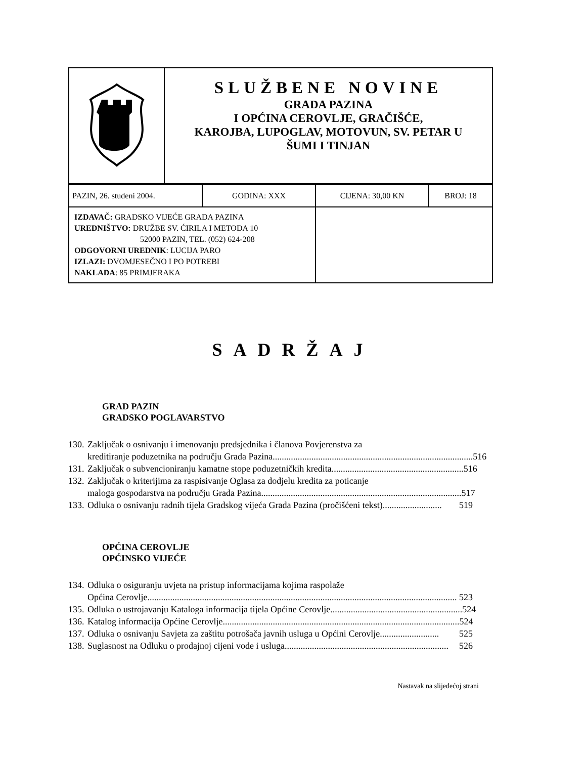| | SLUŽBENE NOVINE GRADA PAZINA I OPĆINA CEROVLJE, GRAČIŠĆE, KAROJBA, LUPOGLAV, MOTOVUN, SV. PETAR U ŠUMI I TINJAN |
| PAZIN, 26. studeni 2004. | GODINA: XXX | CIJENA: 30,00 KN | BROJ: 18 |
| IZDAVAČ: GRADSKO VIJEĆE GRADA PAZINA UREDNIŠTVO: DRUŽBE SV. ĆIRILA I METODA 10 52000 PAZIN, TEL. (052) 624-208 ODGOVORNI UREDNIK : LUCIJA PARO IZLAZI: DVOMJESEČNO I PO POTREBI NAKLADA : 85 PRIMJERAKA | | | |
SADRŽAJ
GRAD PAZIN
GRADSKO POGLAVARSTVO
130.
Zaključak o osnivanju i imenovanju predsjednika i članova Povjerenstva za
kreditiranje poduzetnika na području Grada Pazina........................................................................................ 516
131.
Zaključak o subvencioniranju kamatne stope poduzetničkih kredita.......................................................... 516
132.
Zaključak o kriterijima za raspisivanje Oglasa za dodjelu kredita za poticanje
maloga gospodarstva na području Grada Pazina........................................................................................ 517
133.
Odluka o osnivanju radnih tijela Gradskog vijeća Grada Pazina (pročišćeni tekst).......................... 519
OPĆINA CEROVLJE
OPĆINSKO VIJEĆE
134.
Odluka o osiguranju uvjeta na pristup informacijama kojima raspolaže
Općina Cerovlje........................................................................................................................................ 523
135.
Odluka o ustrojavanju Kataloga informacija tijela Općine Cerovlje .......................................................... 524
136.
Katalog informacija Općine Cerovlje........................................................................................................ 524
137.
Odluka o osnivanju Savjeta za zaštitu potrošača javnih usluga u Općini Cerovlje.......................... 525
138.
Suglasnost na Odluku o prodajnoj cijeni vode i usluga........................................................................ 526
Nastavak na slijedećoj strani